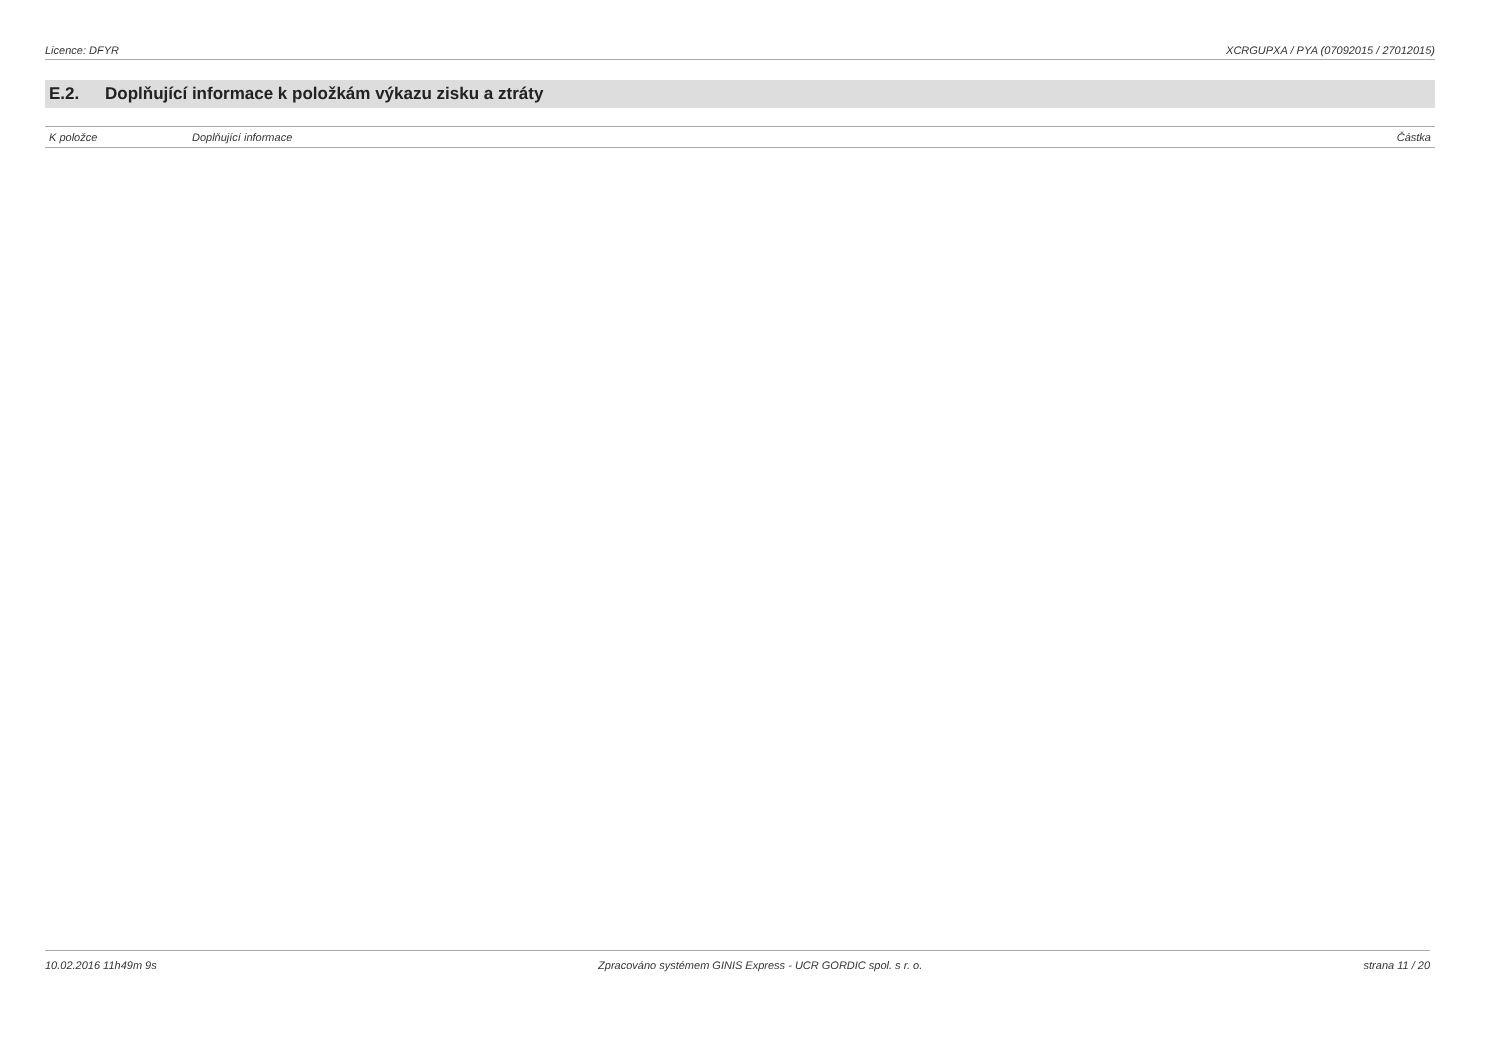Licence: DFYR XCRGUPXA / PYA (07092015 / 27012015)
E.2. Doplňující informace k položkám výkazu zisku a ztráty
| K položce | Doplňující informace | Částka |
| --- | --- | --- |
10.02.2016 11h49m 9s Zpracováno systémem GINIS Express - UCR GORDIC spol. s r. o. strana 11 / 20